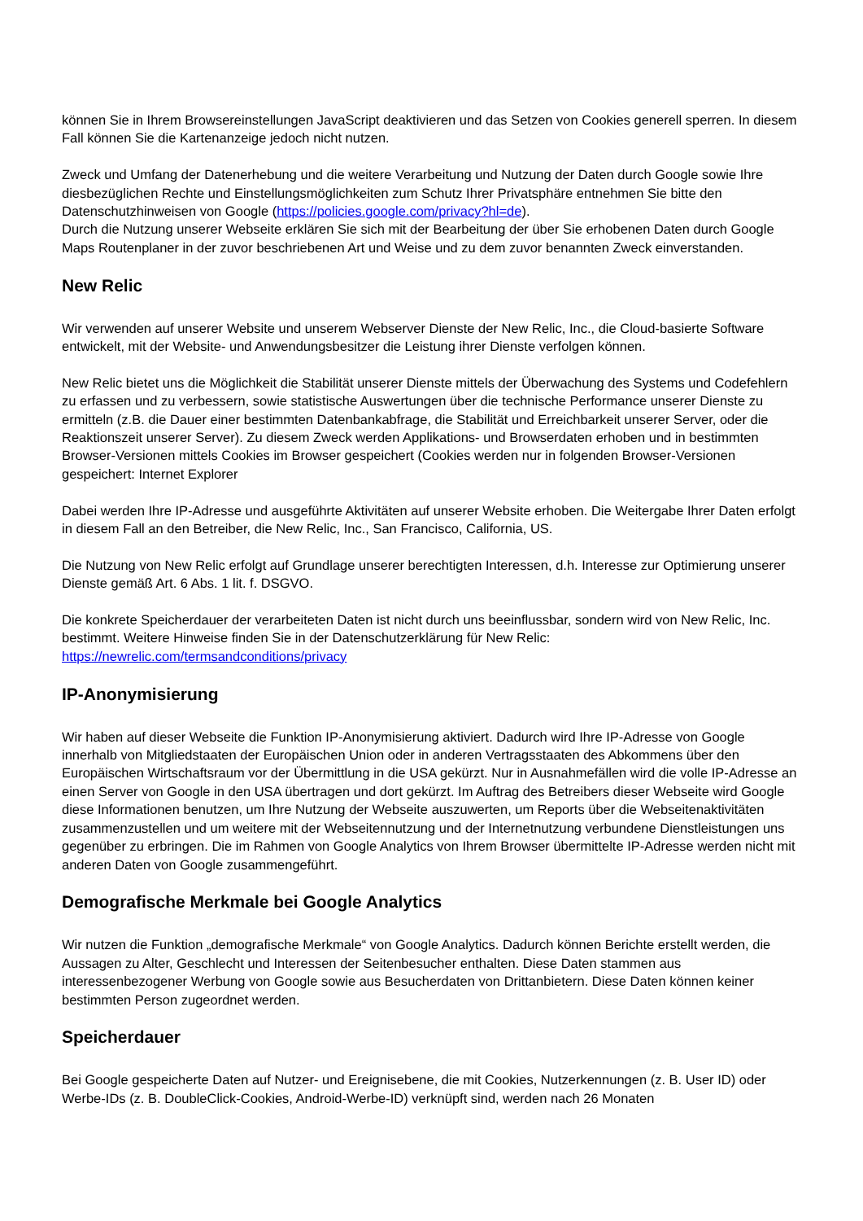können Sie in Ihrem Browsereinstellungen JavaScript deaktivieren und das Setzen von Cookies generell sperren. In diesem Fall können Sie die Kartenanzeige jedoch nicht nutzen.
Zweck und Umfang der Datenerhebung und die weitere Verarbeitung und Nutzung der Daten durch Google sowie Ihre diesbezüglichen Rechte und Einstellungsmöglichkeiten zum Schutz Ihrer Privatsphäre entnehmen Sie bitte den Datenschutzhinweisen von Google (https://policies.google.com/privacy?hl=de).
Durch die Nutzung unserer Webseite erklären Sie sich mit der Bearbeitung der über Sie erhobenen Daten durch Google Maps Routenplaner in der zuvor beschriebenen Art und Weise und zu dem zuvor benannten Zweck einverstanden.
New Relic
Wir verwenden auf unserer Website und unserem Webserver Dienste der New Relic, Inc., die Cloud-basierte Software entwickelt, mit der Website- und Anwendungsbesitzer die Leistung ihrer Dienste verfolgen können.
New Relic bietet uns die Möglichkeit die Stabilität unserer Dienste mittels der Überwachung des Systems und Codefehlern zu erfassen und zu verbessern, sowie statistische Auswertungen über die technische Performance unserer Dienste zu ermitteln (z.B. die Dauer einer bestimmten Datenbankabfrage, die Stabilität und Erreichbarkeit unserer Server, oder die Reaktionszeit unserer Server). Zu diesem Zweck werden Applikations- und Browserdaten erhoben und in bestimmten Browser-Versionen mittels Cookies im Browser gespeichert (Cookies werden nur in folgenden Browser-Versionen gespeichert: Internet Explorer
Dabei werden Ihre IP-Adresse und ausgeführte Aktivitäten auf unserer Website erhoben. Die Weitergabe Ihrer Daten erfolgt in diesem Fall an den Betreiber, die New Relic, Inc., San Francisco, California, US.
Die Nutzung von New Relic erfolgt auf Grundlage unserer berechtigten Interessen, d.h. Interesse zur Optimierung unserer Dienste gemäß Art. 6 Abs. 1 lit. f. DSGVO.
Die konkrete Speicherdauer der verarbeiteten Daten ist nicht durch uns beeinflussbar, sondern wird von New Relic, Inc. bestimmt. Weitere Hinweise finden Sie in der Datenschutzerklärung für New Relic:
https://newrelic.com/termsandconditions/privacy
IP-Anonymisierung
Wir haben auf dieser Webseite die Funktion IP-Anonymisierung aktiviert. Dadurch wird Ihre IP-Adresse von Google innerhalb von Mitgliedstaaten der Europäischen Union oder in anderen Vertragsstaaten des Abkommens über den Europäischen Wirtschaftsraum vor der Übermittlung in die USA gekürzt. Nur in Ausnahmefällen wird die volle IP-Adresse an einen Server von Google in den USA übertragen und dort gekürzt. Im Auftrag des Betreibers dieser Webseite wird Google diese Informationen benutzen, um Ihre Nutzung der Webseite auszuwerten, um Reports über die Webseitenaktivitäten zusammenzustellen und um weitere mit der Webseitennutzung und der Internetnutzung verbundene Dienstleistungen uns gegenüber zu erbringen. Die im Rahmen von Google Analytics von Ihrem Browser übermittelte IP-Adresse werden nicht mit anderen Daten von Google zusammengeführt.
Demografische Merkmale bei Google Analytics
Wir nutzen die Funktion „demografische Merkmale“ von Google Analytics. Dadurch können Berichte erstellt werden, die Aussagen zu Alter, Geschlecht und Interessen der Seitenbesucher enthalten. Diese Daten stammen aus interessenbezogener Werbung von Google sowie aus Besucherdaten von Drittanbietern. Diese Daten können keiner bestimmten Person zugeordnet werden.
Speicherdauer
Bei Google gespeicherte Daten auf Nutzer- und Ereignisebene, die mit Cookies, Nutzerkennungen (z. B. User ID) oder Werbe-IDs (z. B. DoubleClick-Cookies, Android-Werbe-ID) verknüpft sind, werden nach 26 Monaten